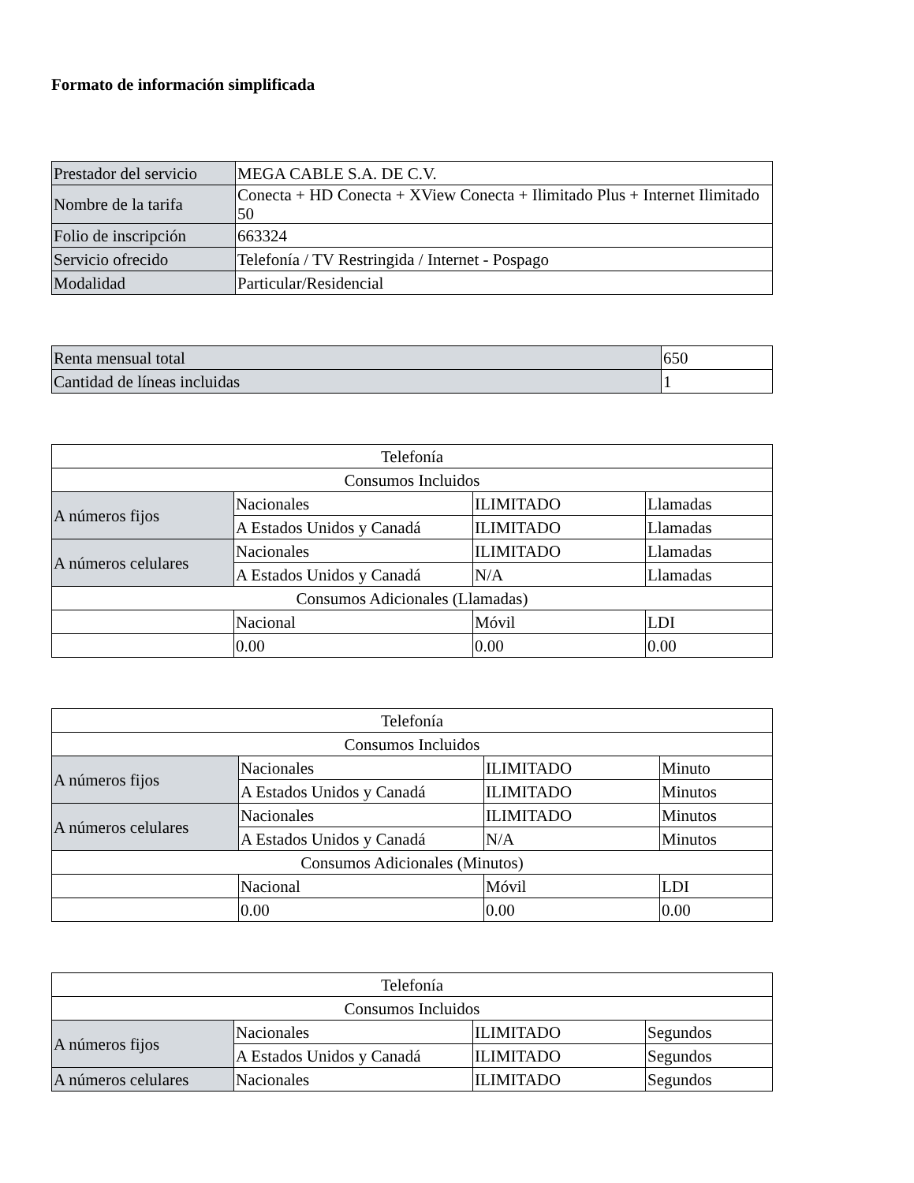Formato de información simplificada
| Prestador del servicio | MEGA CABLE S.A. DE C.V. |
| Nombre de la tarifa | Conecta + HD Conecta + XView Conecta + Ilimitado Plus + Internet Ilimitado 50 |
| Folio de inscripción | 663324 |
| Servicio ofrecido | Telefonía / TV Restringida / Internet - Pospago |
| Modalidad | Particular/Residencial |
| Renta mensual total | 650 |
| Cantidad de líneas incluidas | 1 |
| Telefonía | | | |
| Consumos Incluidos | | | |
| A números fijos | Nacionales | ILIMITADO | Llamadas |
| | A Estados Unidos y Canadá | ILIMITADO | Llamadas |
| A números celulares | Nacionales | ILIMITADO | Llamadas |
| | A Estados Unidos y Canadá | N/A | Llamadas |
| Consumos Adicionales (Llamadas) | | | |
| | Nacional | Móvil | LDI |
| | 0.00 | 0.00 | 0.00 |
| Telefonía | | | |
| Consumos Incluidos | | | |
| A números fijos | Nacionales | ILIMITADO | Minuto |
| | A Estados Unidos y Canadá | ILIMITADO | Minutos |
| A números celulares | Nacionales | ILIMITADO | Minutos |
| | A Estados Unidos y Canadá | N/A | Minutos |
| Consumos Adicionales (Minutos) | | | |
| | Nacional | Móvil | LDI |
| | 0.00 | 0.00 | 0.00 |
| Telefonía | | | |
| Consumos Incluidos | | | |
| A números fijos | Nacionales | ILIMITADO | Segundos |
| | A Estados Unidos y Canadá | ILIMITADO | Segundos |
| A números celulares | Nacionales | ILIMITADO | Segundos |